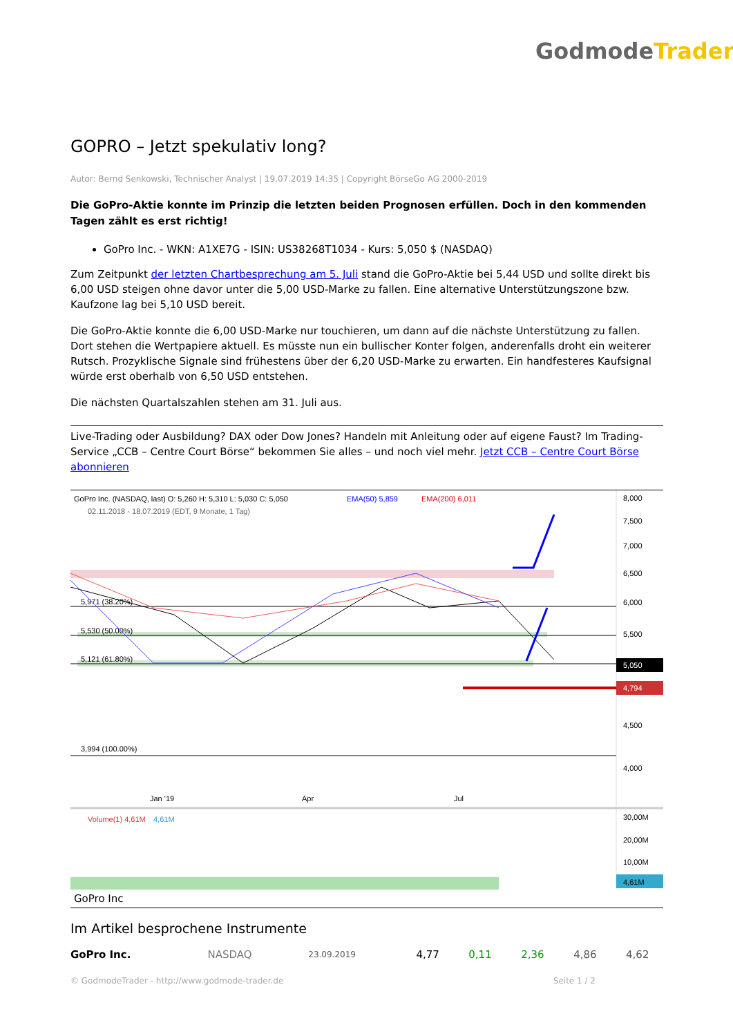GodmodeTrader
GOPRO – Jetzt spekulativ long?
Autor: Bernd Senkowski, Technischer Analyst | 19.07.2019 14:35 | Copyright BörseGo AG 2000-2019
Die GoPro-Aktie konnte im Prinzip die letzten beiden Prognosen erfüllen. Doch in den kommenden Tagen zählt es erst richtig!
GoPro Inc. - WKN: A1XE7G - ISIN: US38268T1034 - Kurs: 5,050 $ (NASDAQ)
Zum Zeitpunkt der letzten Chartbesprechung am 5. Juli stand die GoPro-Aktie bei 5,44 USD und sollte direkt bis 6,00 USD steigen ohne davor unter die 5,00 USD-Marke zu fallen. Eine alternative Unterstützungszone bzw. Kaufzone lag bei 5,10 USD bereit.
Die GoPro-Aktie konnte die 6,00 USD-Marke nur touchieren, um dann auf die nächste Unterstützung zu fallen. Dort stehen die Wertpapiere aktuell. Es müsste nun ein bullischer Konter folgen, anderenfalls droht ein weiterer Rutsch. Prozyklische Signale sind frühestens über der 6,20 USD-Marke zu erwarten. Ein handfesteres Kaufsignal würde erst oberhalb von 6,50 USD entstehen.
Die nächsten Quartalszahlen stehen am 31. Juli aus.
Live-Trading oder Ausbildung? DAX oder Dow Jones? Handeln mit Anleitung oder auf eigene Faust? Im Trading-Service „CCB – Centre Court Börse“ bekommen Sie alles – und noch viel mehr. Jetzt CCB – Centre Court Börse abonnieren
GoPro Inc. (NASDAQ, last) O: 5,260 H: 5,310 L: 5,030 C: 5,050
EMA(50) 5,859
EMA(200) 6,011
02.11.2018 - 18.07.2019 (EDT, 9 Monate, 1 Tag)
5,971 (38.20%)
5,530 (50.00%)
5,121 (61.80%)
3,994 (100.00%)
8,000
7,500
7,000
6,500
6,000
5,500
5,050
4,794
4,500
4,000
Jan '19
Apr
Jul
Volume(1) 4,61M
4,61M
30,00M
20,00M
10,00M
4,61M
GoPro Inc
Im Artikel besprochene Instrumente
| GoPro Inc. | NASDAQ | 23.09.2019 | 4,77 | 0,11 | 2,36 | 4,86 | 4,62 |
© GodmodeTrader - http://www.godmode-trader.de Seite 1 / 2